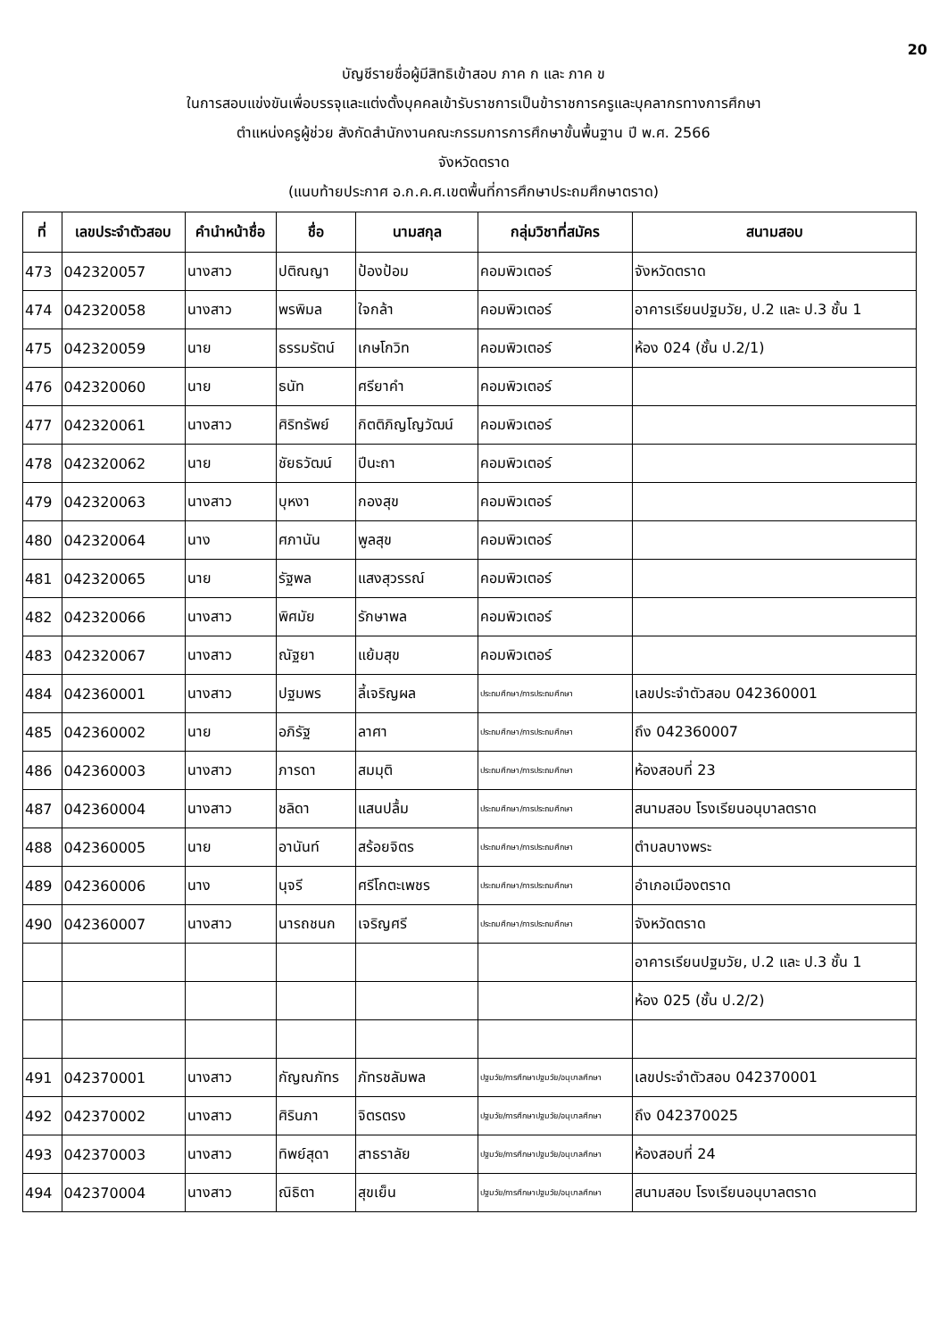20
บัญชีรายชื่อผู้มีสิทธิเข้าสอบ ภาค ก และ ภาค ข
ในการสอบแข่งขันเพื่อบรรจุและแต่งตั้งบุคคลเข้ารับราชการเป็นข้าราชการครูและบุคลากรทางการศึกษา
ตำแหน่งครูผู้ช่วย สังกัดสำนักงานคณะกรรมการการศึกษาขั้นพื้นฐาน ปี พ.ศ. 2566
จังหวัดตราด
(แนบท้ายประกาศ อ.ก.ค.ศ.เขตพื้นที่การศึกษาประถมศึกษาตราด)
| ที่ | เลขประจำตัวสอบ | คำนำหน้าชื่อ | ชื่อ | นามสกุล | กลุ่มวิชาที่สมัคร | สนามสอบ |
| --- | --- | --- | --- | --- | --- | --- |
| 473 | 042320057 | นางสาว | ปติณญา | ป้องป้อม | คอมพิวเตอร์ | จังหวัดตราด |
| 474 | 042320058 | นางสาว | พรพิมล | ใจกล้า | คอมพิวเตอร์ | อาคารเรียนปฐมวัย, ป.2 และ ป.3 ชั้น 1 |
| 475 | 042320059 | นาย | ธรรมรัตน์ | เกษโกวิท | คอมพิวเตอร์ | ห้อง 024 (ชั้น ป.2/1) |
| 476 | 042320060 | นาย | ธนัท | ศรียาคำ | คอมพิวเตอร์ | |
| 477 | 042320061 | นางสาว | ศิริทรัพย์ | กิตติภิญโญวัฒน์ | คอมพิวเตอร์ | |
| 478 | 042320062 | นาย | ชัยธวัฒน์ | ปีนะถา | คอมพิวเตอร์ | |
| 479 | 042320063 | นางสาว | บุหงา | กองสุข | คอมพิวเตอร์ | |
| 480 | 042320064 | นาง | ศภานัน | พูลสุข | คอมพิวเตอร์ | |
| 481 | 042320065 | นาย | รัฐพล | แสงสุวรรณ์ | คอมพิวเตอร์ | |
| 482 | 042320066 | นางสาว | พิศมัย | รักษาพล | คอมพิวเตอร์ | |
| 483 | 042320067 | นางสาว | ณัฐยา | แย้มสุข | คอมพิวเตอร์ | |
| 484 | 042360001 | นางสาว | ปฐมพร | ลี้เจริญผล | ประถมศึกษา/การประถมศึกษา | เลขประจำตัวสอบ 042360001 |
| 485 | 042360002 | นาย | อภิรัฐ | ลาศา | ประถมศึกษา/การประถมศึกษา | ถึง 042360007 |
| 486 | 042360003 | นางสาว | ภารดา | สมมุติ | ประถมศึกษา/การประถมศึกษา | ห้องสอบที่ 23 |
| 487 | 042360004 | นางสาว | ชลิดา | แสนปลื้ม | ประถมศึกษา/การประถมศึกษา | สนามสอบ โรงเรียนอนุบาลตราด |
| 488 | 042360005 | นาย | อานันท์ | สร้อยจิตร | ประถมศึกษา/การประถมศึกษา | ตำบลบางพระ |
| 489 | 042360006 | นาง | นุจรี | ศรีโกตะเพชร | ประถมศึกษา/การประถมศึกษา | อำเภอเมืองตราด |
| 490 | 042360007 | นางสาว | นารถชนก | เจริญศรี | ประถมศึกษา/การประถมศึกษา | จังหวัดตราด |
| | | | | | | อาคารเรียนปฐมวัย, ป.2 และ ป.3 ชั้น 1 |
| | | | | | | ห้อง 025 (ชั้น ป.2/2) |
| 491 | 042370001 | นางสาว | กัญณภัทร | ภัทรชลัมพล | ปฐมวัย/การศึกษาปฐมวัย/อนุบาลศึกษา | เลขประจำตัวสอบ 042370001 |
| 492 | 042370002 | นางสาว | ศิรินภา | จิตรตรง | ปฐมวัย/การศึกษาปฐมวัย/อนุบาลศึกษา | ถึง 042370025 |
| 493 | 042370003 | นางสาว | ทิพย์สุดา | สาธราลัย | ปฐมวัย/การศึกษาปฐมวัย/อนุบาลศึกษา | ห้องสอบที่ 24 |
| 494 | 042370004 | นางสาว | ณิธิตา | สุขเย็น | ปฐมวัย/การศึกษาปฐมวัย/อนุบาลศึกษา | สนามสอบ โรงเรียนอนุบาลตราด |